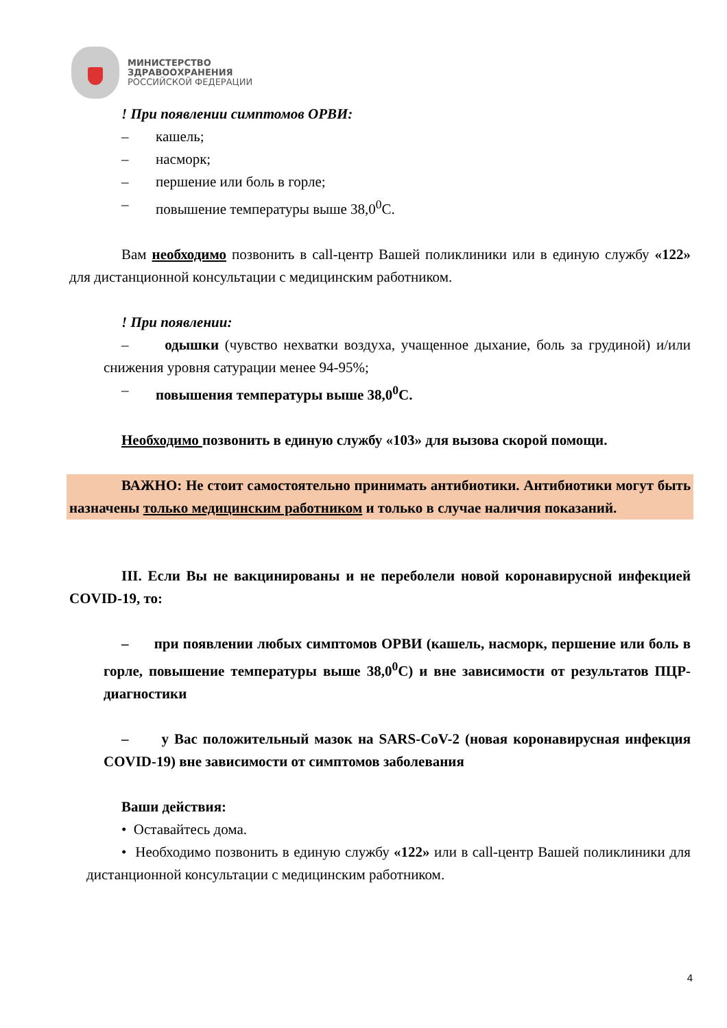МИНИСТЕРСТВО
ЗДРАВООХРАНЕНИЯ
РОССИЙСКОЙ ФЕДЕРАЦИИ
! При появлении симптомов ОРВИ:
– кашель;
– насморк;
– першение или боль в горле;
– повышение температуры выше 38,0<sup>0</sup>С.
Вам необходимо позвонить в call-центр Вашей поликлиники или в единую службу «122» для дистанционной консультации с медицинским работником.
! При появлении:
– одышки (чувство нехватки воздуха, учащенное дыхание, боль за грудиной) и/или снижения уровня сатурации менее 94-95%;
– повышения температуры выше 38,0<sup>0</sup>С.
Необходимо позвонить в единую службу «103» для вызова скорой помощи.
ВАЖНО: Не стоит самостоятельно принимать антибиотики. Антибиотики могут быть назначены только медицинским работником и только в случае наличия показаний.
III. Если Вы не вакцинированы и не переболели новой коронавирусной инфекцией COVID-19, то:
– при появлении любых симптомов ОРВИ (кашель, насморк, першение или боль в горле, повышение температуры выше 38,0<sup>0</sup>С) и вне зависимости от результатов ПЦР-диагностики
– у Вас положительный мазок на SARS-CoV-2 (новая коронавирусная инфекция COVID-19) вне зависимости от симптомов заболевания
Ваши действия:
• Оставайтесь дома.
• Необходимо позвонить в единую службу «122» или в call-центр Вашей поликлиники для дистанционной консультации с медицинским работником.
4